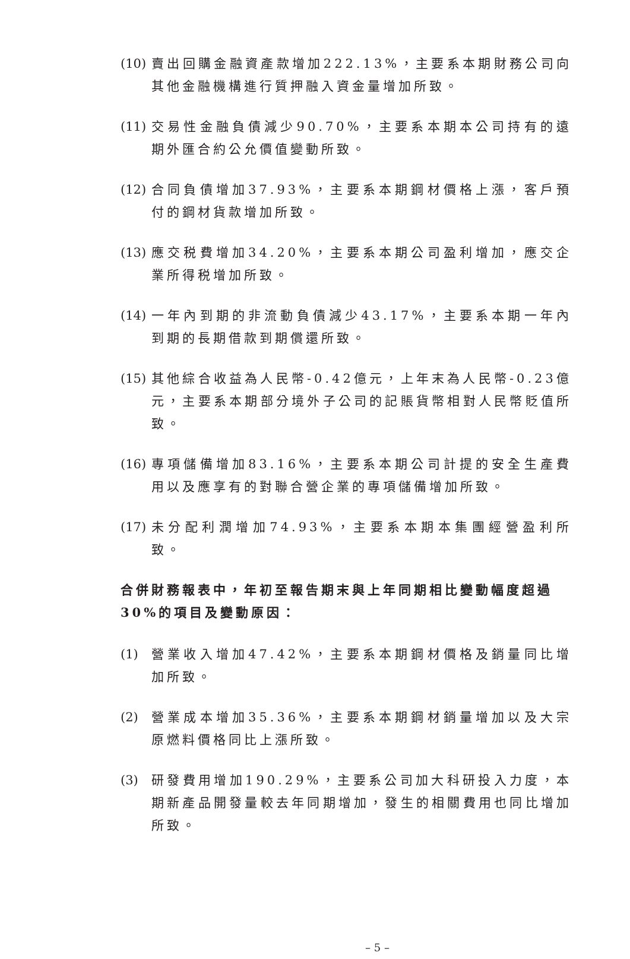(10) 賣出回購金融資產款增加222.13%，主要系本期財務公司向其他金融機構進行質押融入資金量增加所致。
(11) 交易性金融負債減少90.70%，主要系本期本公司持有的遠期外匯合約公允價值變動所致。
(12) 合同負債增加37.93%，主要系本期鋼材價格上漲，客戶預付的鋼材貨款增加所致。
(13) 應交税費增加34.20%，主要系本期公司盈利增加，應交企業所得税增加所致。
(14) 一年內到期的非流動負債減少43.17%，主要系本期一年內到期的長期借款到期償還所致。
(15) 其他綜合收益為人民幣-0.42億元，上年末為人民幣-0.23億元，主要系本期部分境外子公司的記賬貨幣相對人民幣貶值所致。
(16) 專項儲備增加83.16%，主要系本期公司計提的安全生產費用以及應享有的對聯合營企業的專項儲備增加所致。
(17) 未分配利潤增加74.93%，主要系本期本集團經營盈利所致。
合併財務報表中，年初至報告期末與上年同期相比變動幅度超過30%的項目及變動原因：
(1) 營業收入增加47.42%，主要系本期鋼材價格及銷量同比增加所致。
(2) 營業成本增加35.36%，主要系本期鋼材銷量增加以及大宗原燃料價格同比上漲所致。
(3) 研發費用增加190.29%，主要系公司加大科研投入力度，本期新產品開發量較去年同期增加，發生的相關費用也同比增加所致。
– 5 –